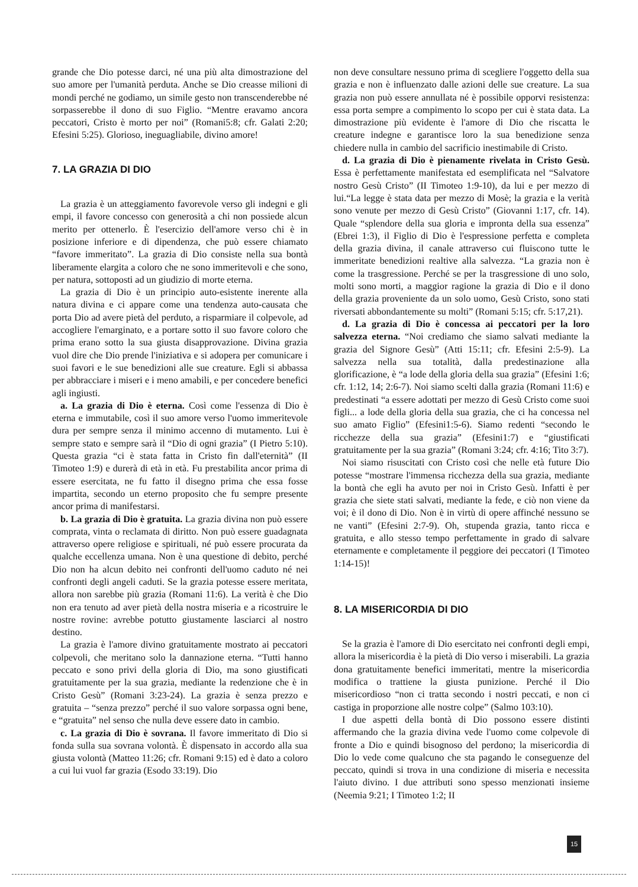grande che Dio potesse darci, né una più alta dimostrazione del suo amore per l'umanità perduta. Anche se Dio creasse milioni di mondi perché ne godiamo, un simile gesto non transcenderebbe né sorpasserebbe il dono di suo Figlio. “Mentre eravamo ancora peccatori, Cristo è morto per noi” (Romani5:8; cfr. Galati 2:20; Efesini 5:25). Glorioso, ineguagliabile, divino amore!
7. LA GRAZIA DI DIO
La grazia è un atteggiamento favorevole verso gli indegni e gli empi, il favore concesso con generosità a chi non possiede alcun merito per ottenerlo. È l'esercizio dell'amore verso chi è in posizione inferiore e di dipendenza, che può essere chiamato “favore immeritato”. La grazia di Dio consiste nella sua bontà liberamente elargita a coloro che ne sono immeritevoli e che sono, per natura, sottoposti ad un giudizio di morte eterna.
La grazia di Dio è un principio auto-esistente inerente alla natura divina e ci appare come una tendenza auto-causata che porta Dio ad avere pietà del perduto, a risparmiare il colpevole, ad accogliere l'emarginato, e a portare sotto il suo favore coloro che prima erano sotto la sua giusta disapprovazione. Divina grazia vuol dire che Dio prende l'iniziativa e si adopera per comunicare i suoi favori e le sue benedizioni alle sue creature. Egli si abbassa per abbracciare i miseri e i meno amabili, e per concedere benefici agli ingiusti.
a. La grazia di Dio è eterna. Così come l'essenza di Dio è eterna e immutabile, così il suo amore verso l'uomo immeritevole dura per sempre senza il minimo accenno di mutamento. Lui è sempre stato e sempre sarà il “Dio di ogni grazia” (I Pietro 5:10). Questa grazia “ci è stata fatta in Cristo fin dall'eternità” (II Timoteo 1:9) e durerà di età in età. Fu prestabilita ancor prima di essere esercitata, ne fu fatto il disegno prima che essa fosse impartita, secondo un eterno proposito che fu sempre presente ancor prima di manifestarsi.
b. La grazia di Dio è gratuita. La grazia divina non può essere comprata, vinta o reclamata di diritto. Non può essere guadagnata attraverso opere religiose e spirituali, né può essere procurata da qualche eccellenza umana. Non è una questione di debito, perché Dio non ha alcun debito nei confronti dell'uomo caduto né nei confronti degli angeli caduti. Se la grazia potesse essere meritata, allora non sarebbe più grazia (Romani 11:6). La verità è che Dio non era tenuto ad aver pietà della nostra miseria e a ricostruire le nostre rovine: avrebbe potutto giustamente lasciarci al nostro destino.
La grazia è l'amore divino gratuitamente mostrato ai peccatori colpevoli, che meritano solo la dannazione eterna. “Tutti hanno peccato e sono privi della gloria di Dio, ma sono giustificati gratuitamente per la sua grazia, mediante la redenzione che è in Cristo Gesù” (Romani 3:23-24). La grazia è senza prezzo e gratuita – “senza prezzo” perché il suo valore sorpassa ogni bene, e “gratuita” nel senso che nulla deve essere dato in cambio.
c. La grazia di Dio è sovrana. Il favore immeritato di Dio si fonda sulla sua sovrana volontà. È dispensato in accordo alla sua giusta volontà (Matteo 11:26; cfr. Romani 9:15) ed è dato a coloro a cui lui vuol far grazia (Esodo 33:19). Dio
non deve consultare nessuno prima di scegliere l'oggetto della sua grazia e non è influenzato dalle azioni delle sue creature. La sua grazia non può essere annullata né è possibile opporvi resistenza: essa porta sempre a compimento lo scopo per cui è stata data. La dimostrazione più evidente è l'amore di Dio che riscatta le creature indegne e garantisce loro la sua benedizione senza chiedere nulla in cambio del sacrificio inestimabile di Cristo.
d. La grazia di Dio è pienamente rivelata in Cristo Gesù. Essa è perfettamente manifestata ed esemplificata nel “Salvatore nostro Gesù Cristo” (II Timoteo 1:9-10), da lui e per mezzo di lui.“La legge è stata data per mezzo di Mosè; la grazia e la verità sono venute per mezzo di Gesù Cristo” (Giovanni 1:17, cfr. 14). Quale “splendore della sua gloria e impronta della sua essenza” (Ebrei 1:3), il Figlio di Dio è l'espressione perfetta e completa della grazia divina, il canale attraverso cui fluiscono tutte le immeritate benedizioni realtive alla salvezza. “La grazia non è come la trasgressione. Perché se per la trasgressione di uno solo, molti sono morti, a maggior ragione la grazia di Dio e il dono della grazia proveniente da un solo uomo, Gesù Cristo, sono stati riversati abbondantemente su molti” (Romani 5:15; cfr. 5:17,21).
d. La grazia di Dio è concessa ai peccatori per la loro salvezza eterna. “Noi crediamo che siamo salvati mediante la grazia del Signore Gesù” (Atti 15:11; cfr. Efesini 2:5-9). La salvezza nella sua totalità, dalla predestinazione alla glorificazione, è “a lode della gloria della sua grazia” (Efesini 1:6; cfr. 1:12, 14; 2:6-7). Noi siamo scelti dalla grazia (Romani 11:6) e predestinati “a essere adottati per mezzo di Gesù Cristo come suoi figli... a lode della gloria della sua grazia, che ci ha concessa nel suo amato Figlio” (Efesini1:5-6). Siamo redenti “secondo le ricchezze della sua grazia” (Efesini1:7) e “giustificati gratuitamente per la sua grazia” (Romani 3:24; cfr. 4:16; Tito 3:7).
Noi siamo risuscitati con Cristo così che nelle età future Dio potesse “mostrare l'immensa ricchezza della sua grazia, mediante la bontà che egli ha avuto per noi in Cristo Gesù. Infatti è per grazia che siete stati salvati, mediante la fede, e ciò non viene da voi; è il dono di Dio. Non è in virtù di opere affinché nessuno se ne vanti” (Efesini 2:7-9). Oh, stupenda grazia, tanto ricca e gratuita, e allo stesso tempo perfettamente in grado di salvare eternamente e completamente il peggiore dei peccatori (I Timoteo 1:14-15)!
8. LA MISERICORDIA DI DIO
Se la grazia è l'amore di Dio esercitato nei confronti degli empi, allora la misericordia è la pietà di Dio verso i miserabili. La grazia dona gratuitamente benefici immeritati, mentre la misericordia modifica o trattiene la giusta punizione. Perché il Dio misericordioso “non ci tratta secondo i nostri peccati, e non ci castiga in proporzione alle nostre colpe” (Salmo 103:10).
I due aspetti della bontà di Dio possono essere distinti affermando che la grazia divina vede l'uomo come colpevole di fronte a Dio e quindi bisognoso del perdono; la misericordia di Dio lo vede come qualcuno che sta pagando le conseguenze del peccato, quindi si trova in una condizione di miseria e necessita l'aiuto divino. I due attributi sono spesso menzionati insieme (Neemia 9:21; I Timoteo 1:2; II
15